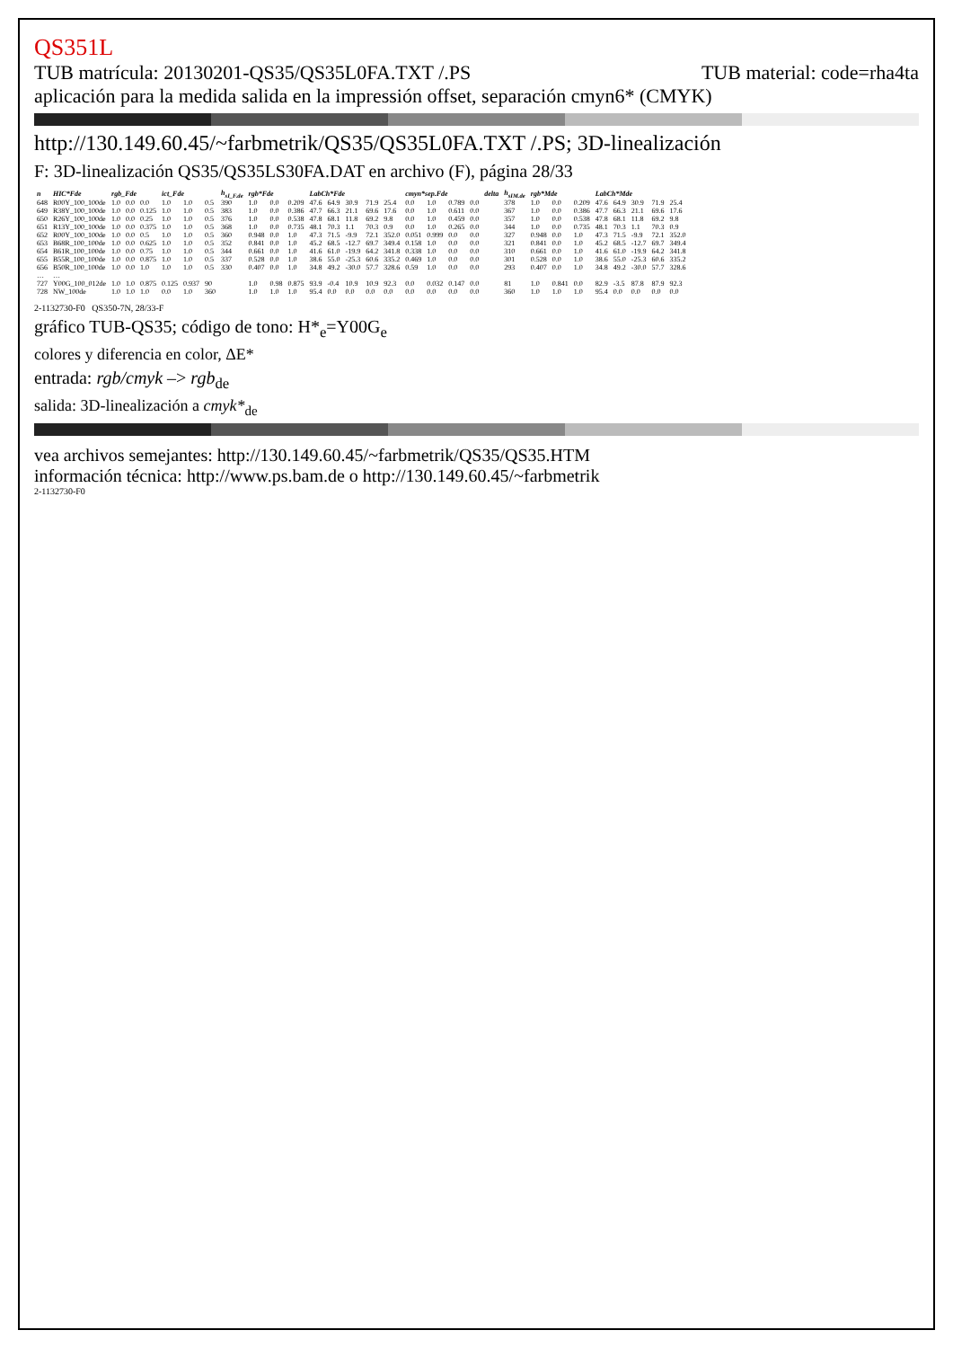QS351L
TUB matrícula: 20130201-QS35/QS35L0FA.TXT /.PS TUB material: code=rha4ta
aplicación para la medida salida en la impressión offset, separación cmyn6* (CMYK)
http://130.149.60.45/~farbmetrik/QS35/QS35L0FA.TXT /.PS; 3D-linealización
F: 3D-linealización QS35/QS35LS30FA.DAT en archivo (F), página 28/33
| n | HIC*Fde | rgb_Fde | | | ict_Fde | | | h<sub>sI_F.de</sub> | rgb*Fde | | | LabCh*Fde | | | | | cmyn*sep.Fde | | | | delta | h<sub>sIM.de</sub> | rgb*Mde | | | LabCh*Mde | | | | |
| --- | --- | --- | --- | --- | --- | --- | --- | --- | --- | --- | --- | --- | --- | --- | --- | --- | --- | --- | --- | --- | --- | --- | --- | --- | --- | --- | --- | --- | --- | --- |
| 648 | R00Y_100_100de | 1.0 | 0.0 | 0.0 | 1.0 | 1.0 | 0.5 | 390 | 1.0 | 0.0 | 0.209 | 47.6 | 64.9 | 30.9 | 71.9 | 25.4 | 0.0 | 1.0 | 0.789 | 0.0 | | 378 | 1.0 | 0.0 | 0.209 | 47.6 | 64.9 | 30.9 | 71.9 | 25.4 |
| 649 | R38Y_100_100de | 1.0 | 0.0 | 0.125 | 1.0 | 1.0 | 0.5 | 383 | 1.0 | 0.0 | 0.386 | 47.7 | 66.3 | 21.1 | 69.6 | 17.6 | 0.0 | 1.0 | 0.611 | 0.0 | | 367 | 1.0 | 0.0 | 0.386 | 47.7 | 66.3 | 21.1 | 69.6 | 17.6 |
| 650 | R26Y_100_100de | 1.0 | 0.0 | 0.25 | 1.0 | 1.0 | 0.5 | 376 | 1.0 | 0.0 | 0.538 | 47.8 | 68.1 | 11.8 | 69.2 | 9.8 | 0.0 | 1.0 | 0.459 | 0.0 | | 357 | 1.0 | 0.0 | 0.538 | 47.8 | 68.1 | 11.8 | 69.2 | 9.8 |
| 651 | R13Y_100_100de | 1.0 | 0.0 | 0.375 | 1.0 | 1.0 | 0.5 | 368 | 1.0 | 0.0 | 0.735 | 48.1 | 70.3 | 1.1 | 70.3 | 0.9 | 0.0 | 1.0 | 0.265 | 0.0 | | 344 | 1.0 | 0.0 | 0.735 | 48.1 | 70.3 | 1.1 | 70.3 | 0.9 |
| 652 | R00Y_100_100de | 1.0 | 0.0 | 0.5 | 1.0 | 1.0 | 0.5 | 360 | 0.948 | 0.0 | 1.0 | 47.3 | 71.5 | -9.9 | 72.1 | 352.0 | 0.051 | 0.999 | 0.0 | 0.0 | | 327 | 0.948 | 0.0 | 1.0 | 47.3 | 71.5 | -9.9 | 72.1 | 352.0 |
| 653 | B68R_100_100de | 1.0 | 0.0 | 0.625 | 1.0 | 1.0 | 0.5 | 352 | 0.841 | 0.0 | 1.0 | 45.2 | 68.5 | -12.7 | 69.7 | 349.4 | 0.158 | 1.0 | 0.0 | 0.0 | | 321 | 0.841 | 0.0 | 1.0 | 45.2 | 68.5 | -12.7 | 69.7 | 349.4 |
| 654 | B61R_100_100de | 1.0 | 0.0 | 0.75 | 1.0 | 1.0 | 0.5 | 344 | 0.661 | 0.0 | 1.0 | 41.6 | 61.0 | -19.9 | 64.2 | 341.8 | 0.338 | 1.0 | 0.0 | 0.0 | | 310 | 0.661 | 0.0 | 1.0 | 41.6 | 61.0 | -19.9 | 64.2 | 341.8 |
| 655 | B55R_100_100de | 1.0 | 0.0 | 0.875 | 1.0 | 1.0 | 0.5 | 337 | 0.528 | 0.0 | 1.0 | 38.6 | 55.0 | -25.3 | 60.6 | 335.2 | 0.469 | 1.0 | 0.0 | 0.0 | | 301 | 0.528 | 0.0 | 1.0 | 38.6 | 55.0 | -25.3 | 60.6 | 335.2 |
| 656 | B50R_100_100de | 1.0 | 0.0 | 1.0 | 1.0 | 1.0 | 0.5 | 330 | 0.407 | 0.0 | 1.0 | 34.8 | 49.2 | -30.0 | 57.7 | 328.6 | 0.59 | 1.0 | 0.0 | 0.0 | | 293 | 0.407 | 0.0 | 1.0 | 34.8 | 49.2 | -30.0 | 57.7 | 328.6 |
| … | … | | | | | | | | | | | | | | | | | | | | | | | | | | | | | |
| 727 | Y00G_100_012de | 1.0 | 1.0 | 0.875 | 0.125 | 0.937 | 90 | | 1.0 | 0.98 | 0.875 | 93.9 | -0.4 | 10.9 | 10.9 | 92.3 | 0.0 | 0.032 | 0.147 | 0.0 | | 81 | 1.0 | 0.841 | 0.0 | 82.9 | -3.5 | 87.8 | 87.9 | 92.3 |
| 728 | NW_100de | 1.0 | 1.0 | 1.0 | 0.0 | 1.0 | 360 | | 1.0 | 1.0 | 1.0 | 95.4 | 0.0 | 0.0 | 0.0 | 0.0 | 0.0 | 0.0 | 0.0 | 0.0 | | 360 | 1.0 | 1.0 | 1.0 | 95.4 | 0.0 | 0.0 | 0.0 | 0.0 |
2-1132730-F0 QS350-7N, 28/33-F
gráfico TUB-QS35; código de tono: H*<sub>e</sub>=Y00G<sub>e</sub>
colores y diferencia en color, ΔE*
entrada: rgb/cmyk –> rgb<sub>de</sub>
salida: 3D-linealización a cmyk*<sub>de</sub>
vea archivos semejantes: http://130.149.60.45/~farbmetrik/QS35/QS35.HTM
información técnica: http://www.ps.bam.de o http://130.149.60.45/~farbmetrik
2-1132730-F0